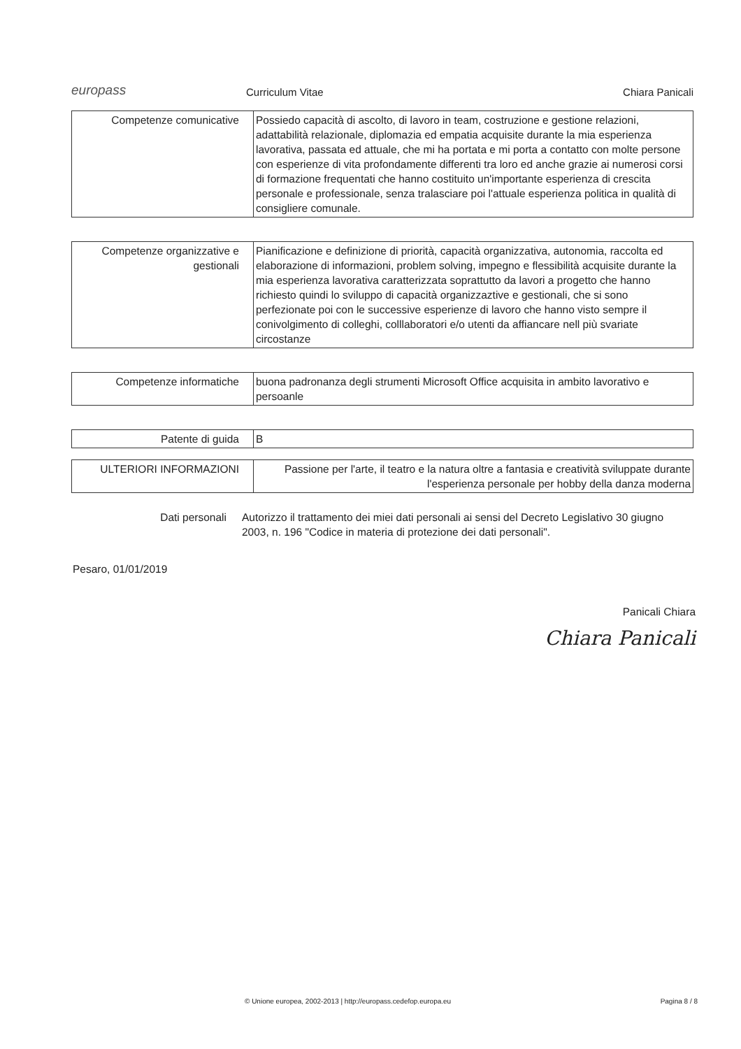europass
Curriculum Vitae
Chiara Panicali
| Competenze comunicative | Possiedo capacità di ascolto, di lavoro in team, costruzione e gestione relazioni, adattabilità relazionale, diplomazia ed empatia acquisite durante la mia esperienza lavorativa, passata ed attuale, che mi ha portata e mi porta a contatto con molte persone con esperienze di vita profondamente differenti tra loro ed anche grazie ai numerosi corsi di formazione frequentati che hanno costituito un'importante esperienza di crescita personale e professionale, senza tralasciare poi l'attuale esperienza politica in qualità di consigliere comunale. |
| Competenze organizzative e gestionali | Pianificazione e definizione di priorità, capacità organizzativa, autonomia, raccolta ed elaborazione di informazioni, problem solving, impegno e flessibilità acquisite durante la mia esperienza lavorativa caratterizzata soprattutto da lavori a progetto che hanno richiesto quindi lo sviluppo di capacità organizzaztive e gestionali, che si sono perfezionate poi con le successive esperienze di lavoro che hanno visto sempre il conivolgimento di colleghi, colllaboratori e/o utenti da affiancare nell più svariate circostanze |
| Competenze informatiche | buona padronanza degli strumenti Microsoft Office acquisita in ambito lavorativo e persoanle |
| Patente di guida | B |
| ULTERIORI INFORMAZIONI | Passione per l'arte, il teatro e la natura oltre a fantasia e creatività sviluppate durante l'esperienza personale per hobby della danza moderna |
Dati personali Autorizzo il trattamento dei miei dati personali ai sensi del Decreto Legislativo 30 giugno 2003, n. 196 "Codice in materia di protezione dei dati personali".
Pesaro, 01/01/2019
Panicali Chiara
Chiara Panicali
© Unione europea, 2002-2013 | http://europass.cedefop.europa.eu
Pagina 8 / 8